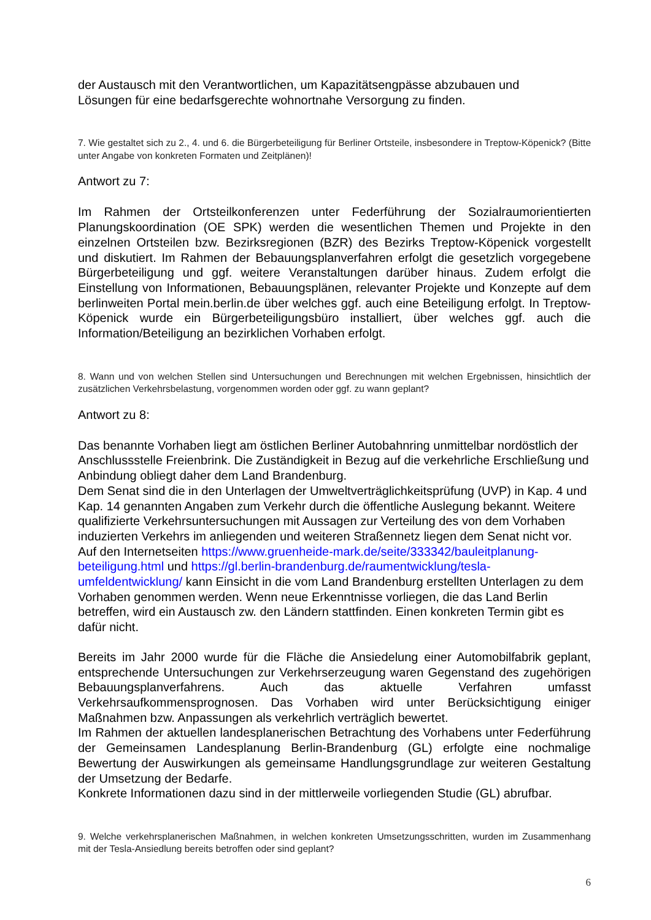der Austausch mit den Verantwortlichen, um Kapazitätsengpässe abzubauen und
Lösungen für eine bedarfsgerechte wohnortnahe Versorgung zu finden.
7. Wie gestaltet sich zu 2., 4. und 6. die Bürgerbeteiligung für Berliner Ortsteile, insbesondere in Treptow-Köpenick? (Bitte unter Angabe von konkreten Formaten und Zeitplänen)!
Antwort zu 7:
Im Rahmen der Ortsteilkonferenzen unter Federführung der Sozialraumorientierten Planungskoordination (OE SPK) werden die wesentlichen Themen und Projekte in den einzelnen Ortsteilen bzw. Bezirksregionen (BZR) des Bezirks Treptow-Köpenick vorgestellt und diskutiert. Im Rahmen der Bebauungsplanverfahren erfolgt die gesetzlich vorgegebene Bürgerbeteiligung und ggf. weitere Veranstaltungen darüber hinaus. Zudem erfolgt die Einstellung von Informationen, Bebauungsplänen, relevanter Projekte und Konzepte auf dem berlinweiten Portal mein.berlin.de über welches ggf. auch eine Beteiligung erfolgt. In Treptow-Köpenick wurde ein Bürgerbeteiligungsbüro installiert, über welches ggf. auch die Information/Beteiligung an bezirklichen Vorhaben erfolgt.
8. Wann und von welchen Stellen sind Untersuchungen und Berechnungen mit welchen Ergebnissen, hinsichtlich der zusätzlichen Verkehrsbelastung, vorgenommen worden oder ggf. zu wann geplant?
Antwort zu 8:
Das benannte Vorhaben liegt am östlichen Berliner Autobahnring unmittelbar nordöstlich der Anschlussstelle Freienbrink. Die Zuständigkeit in Bezug auf die verkehrliche Erschließung und Anbindung obliegt daher dem Land Brandenburg.
Dem Senat sind die in den Unterlagen der Umweltverträglichkeitsprüfung (UVP) in Kap. 4 und Kap. 14 genannten Angaben zum Verkehr durch die öffentliche Auslegung bekannt. Weitere qualifizierte Verkehrsuntersuchungen mit Aussagen zur Verteilung des von dem Vorhaben induzierten Verkehrs im anliegenden und weiteren Straßennetz liegen dem Senat nicht vor. Auf den Internetseiten https://www.gruenheide-mark.de/seite/333342/bauleitplanung-beteiligung.html und https://gl.berlin-brandenburg.de/raumentwicklung/tesla-umfeldentwicklung/ kann Einsicht in die vom Land Brandenburg erstellten Unterlagen zu dem Vorhaben genommen werden. Wenn neue Erkenntnisse vorliegen, die das Land Berlin betreffen, wird ein Austausch zw. den Ländern stattfinden. Einen konkreten Termin gibt es dafür nicht.
Bereits im Jahr 2000 wurde für die Fläche die Ansiedelung einer Automobilfabrik geplant, entsprechende Untersuchungen zur Verkehrserzeugung waren Gegenstand des zugehörigen Bebauungsplanverfahrens. Auch das aktuelle Verfahren umfasst Verkehrsaufkommensprognosen. Das Vorhaben wird unter Berücksichtigung einiger Maßnahmen bzw. Anpassungen als verkehrlich verträglich bewertet.
Im Rahmen der aktuellen landesplanerischen Betrachtung des Vorhabens unter Federführung der Gemeinsamen Landesplanung Berlin-Brandenburg (GL) erfolgte eine nochmalige Bewertung der Auswirkungen als gemeinsame Handlungsgrundlage zur weiteren Gestaltung der Umsetzung der Bedarfe.
Konkrete Informationen dazu sind in der mittlerweile vorliegenden Studie (GL) abrufbar.
9. Welche verkehrsplanerischen Maßnahmen, in welchen konkreten Umsetzungsschritten, wurden im Zusammenhang mit der Tesla-Ansiedlung bereits betroffen oder sind geplant?
6